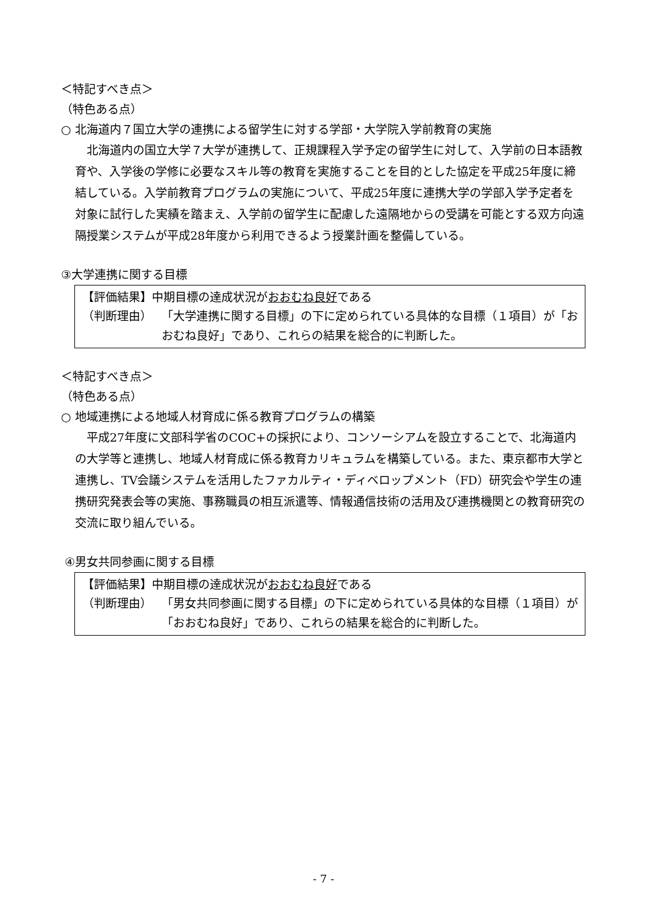＜特記すべき点＞
（特色ある点）
○ 北海道内７国立大学の連携による留学生に対する学部・大学院入学前教育の実施
北海道内の国立大学７大学が連携して、正規課程入学予定の留学生に対して、入学前の日本語教育や、入学後の学修に必要なスキル等の教育を実施することを目的とした協定を平成25年度に締結している。入学前教育プログラムの実施について、平成25年度に連携大学の学部入学予定者を対象に試行した実績を踏まえ、入学前の留学生に配慮した遠隔地からの受講を可能とする双方向遠隔授業システムが平成28年度から利用できるよう授業計画を整備している。
③大学連携に関する目標
【評価結果】中期目標の達成状況がおおむね良好である
（判断理由） 「大学連携に関する目標」の下に定められている具体的な目標（１項目）が「おおむね良好」であり、これらの結果を総合的に判断した。
＜特記すべき点＞
（特色ある点）
○ 地域連携による地域人材育成に係る教育プログラムの構築
平成27年度に文部科学省のCOC+の採択により、コンソーシアムを設立することで、北海道内の大学等と連携し、地域人材育成に係る教育カリキュラムを構築している。また、東京都市大学と連携し、TV会議システムを活用したファカルティ・ディベロップメント（FD）研究会や学生の連携研究発表会等の実施、事務職員の相互派遣等、情報通信技術の活用及び連携機関との教育研究の交流に取り組んでいる。
④男女共同参画に関する目標
【評価結果】中期目標の達成状況がおおむね良好である
（判断理由） 「男女共同参画に関する目標」の下に定められている具体的な目標（１項目）が「おおむね良好」であり、これらの結果を総合的に判断した。
- 7 -